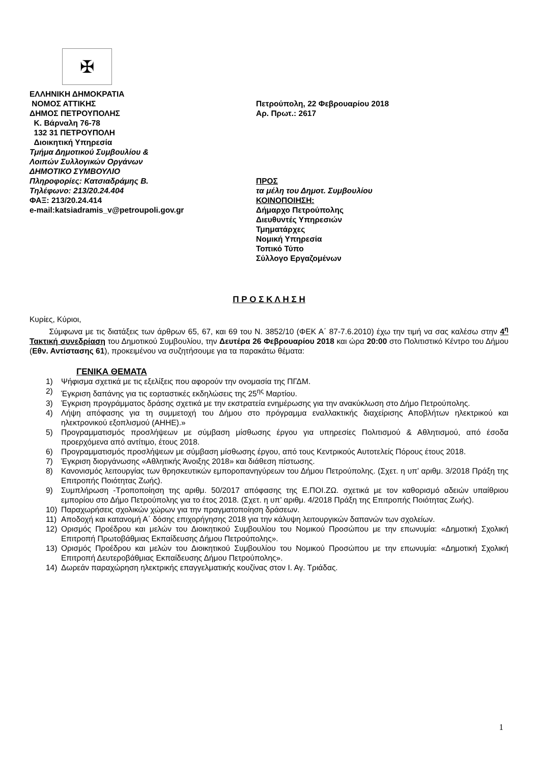✠
ΕΛΛΗΝΙΚΗ ΔΗΜΟΚΡΑΤΙΑ
ΝΟΜΟΣ ΑΤΤΙΚΗΣ
ΔΗΜΟΣ ΠΕΤΡΟΥΠΟΛΗΣ
Κ. Βάρναλη 76-78
132 31 ΠΕΤΡΟΥΠΟΛΗ
Διοικητική Υπηρεσία
Τμήμα Δημοτικού Συμβουλίου &
Λοιπών Συλλογικών Οργάνων
ΔΗΜΟΤΙΚΟ ΣΥΜΒΟΥΛΙΟ
Πληροφορίες: Κατσιαδράμης Β.
Τηλέφωνο: 213/20.24.404
ΦΑΞ: 213/20.24.414
e-mail:katsiadramis_v@petroupoli.gov.gr
Πετρούπολη, 22 Φεβρουαρίου 2018
Αρ. Πρωτ.: 2617
ΠΡΟΣ
τα μέλη του Δημοτ. Συμβουλίου
ΚΟΙΝΟΠΟΙΗΣΗ:
Δήμαρχο Πετρούπολης
Διευθυντές Υπηρεσιών
Τμηματάρχες
Νομική Υπηρεσία
Τοπικό Τύπο
Σύλλογο Εργαζομένων
Π Ρ Ο Σ Κ Λ Η Σ Η
Κυρίες, Κύριοι,
Σύμφωνα με τις διατάξεις των άρθρων 65, 67, και 69 του Ν. 3852/10 (ΦΕΚ Α΄ 87-7.6.2010) έχω την τιμή να σας καλέσω στην 4<sup>η</sup> Τακτική συνεδρίαση του Δημοτικού Συμβουλίου, την Δευτέρα 26 Φεβρουαρίου 2018 και ώρα 20:00 στο Πολιτιστικό Κέντρο του Δήμου (Εθν. Αντίστασης 61), προκειμένου να συζητήσουμε για τα παρακάτω θέματα:
ΓΕΝΙΚΑ ΘΕΜΑΤΑ
1) Ψήφισμα σχετικά με τις εξελίξεις που αφορούν την ονομασία της ΠΓΔΜ.
2) Έγκριση δαπάνης για τις εορταστικές εκδηλώσεις της 25<sup>ης</sup> Μαρτίου.
3) Έγκριση προγράμματος δράσης σχετικά με την εκστρατεία ενημέρωσης για την ανακύκλωση στο Δήμο Πετρούπολης.
4) Λήψη απόφασης για τη συμμετοχή του Δήμου στο πρόγραμμα εναλλακτικής διαχείρισης Αποβλήτων ηλεκτρικού και ηλεκτρονικού εξοπλισμού (ΑΗΗΕ).»
5) Προγραμματισμός προσλήψεων με σύμβαση μίσθωσης έργου για υπηρεσίες Πολιτισμού & Αθλητισμού, από έσοδα προερχόμενα από αντίτιμο, έτους 2018.
6) Προγραμματισμός προσλήψεων με σύμβαση μίσθωσης έργου, από τους Κεντρικούς Αυτοτελείς Πόρους έτους 2018.
7) Έγκριση διοργάνωσης «Αθλητικής Άνοιξης 2018» και διάθεση πίστωσης.
8) Κανονισμός λειτουργίας των θρησκευτικών εμποροπανηγύρεων του Δήμου Πετρούπολης. (Σχετ. η υπ’ αριθμ. 3/2018 Πράξη της Επιτροπής Ποιότητας Ζωής).
9) Συμπλήρωση -Τροποποίηση της αριθμ. 50/2017 απόφασης της Ε.ΠΟΙ.ΖΩ. σχετικά με τον καθορισμό αδειών υπαίθριου εμπορίου στο Δήμο Πετρούπολης για το έτος 2018. (Σχετ. η υπ’ αριθμ. 4/2018 Πράξη της Επιτροπής Ποιότητας Ζωής).
10) Παραχωρήσεις σχολικών χώρων για την πραγματοποίηση δράσεων.
11) Αποδοχή και κατανομή Α΄ δόσης επιχορήγησης 2018 για την κάλυψη λειτουργικών δαπανών των σχολείων.
12) Ορισμός Προέδρου και μελών του Διοικητικού Συμβουλίου του Νομικού Προσώπου με την επωνυμία: «Δημοτική Σχολική Επιτροπή Πρωτοβάθμιας Εκπαίδευσης Δήμου Πετρούπολης».
13) Ορισμός Προέδρου και μελών του Διοικητικού Συμβουλίου του Νομικού Προσώπου με την επωνυμία: «Δημοτική Σχολική Επιτροπή Δευτεροβάθμιας Εκπαίδευσης Δήμου Πετρούπολης».
14) Δωρεάν παραχώρηση ηλεκτρικής επαγγελματικής κουζίνας στον Ι. Αγ. Τριάδας.
1